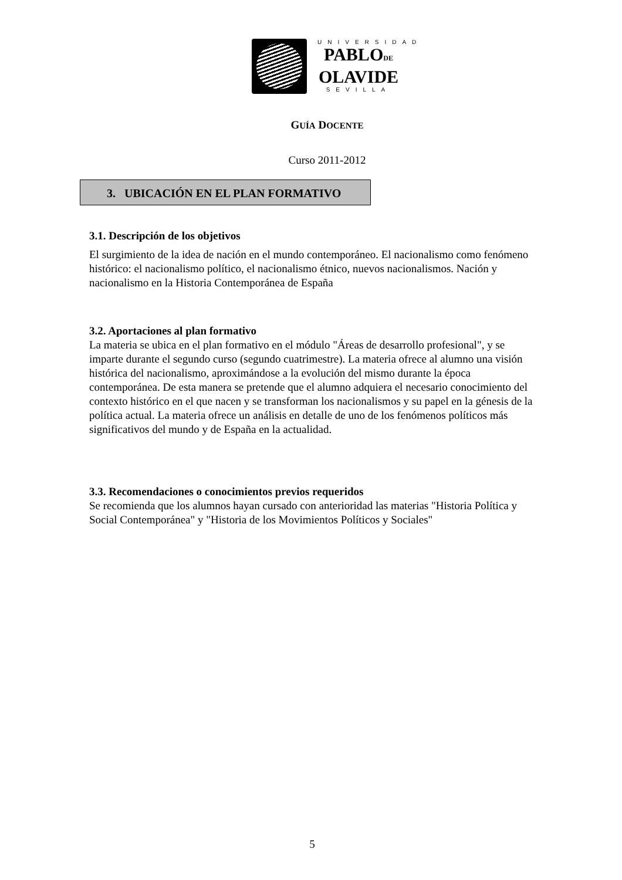UNIVERSIDAD
PABLODE
OLAVIDE
SEVILLA
GUÍA DOCENTE
Curso 2011-2012
3. UBICACIÓN EN EL PLAN FORMATIVO
3.1. Descripción de los objetivos
El surgimiento de la idea de nación en el mundo contemporáneo. El nacionalismo como fenómeno histórico: el nacionalismo político, el nacionalismo étnico, nuevos nacionalismos. Nación y nacionalismo en la Historia Contemporánea de España
3.2. Aportaciones al plan formativo
La materia se ubica en el plan formativo en el módulo "Áreas de desarrollo profesional", y se imparte durante el segundo curso (segundo cuatrimestre). La materia ofrece al alumno una visión histórica del nacionalismo, aproximándose a la evolución del mismo durante la época contemporánea. De esta manera se pretende que el alumno adquiera el necesario conocimiento del contexto histórico en el que nacen y se transforman los nacionalismos y su papel en la génesis de la política actual. La materia ofrece un análisis en detalle de uno de los fenómenos políticos más significativos del mundo y de España en la actualidad.
3.3. Recomendaciones o conocimientos previos requeridos
Se recomienda que los alumnos hayan cursado con anterioridad las materias "Historia Política y Social Contemporánea" y "Historia de los Movimientos Políticos y Sociales"
5